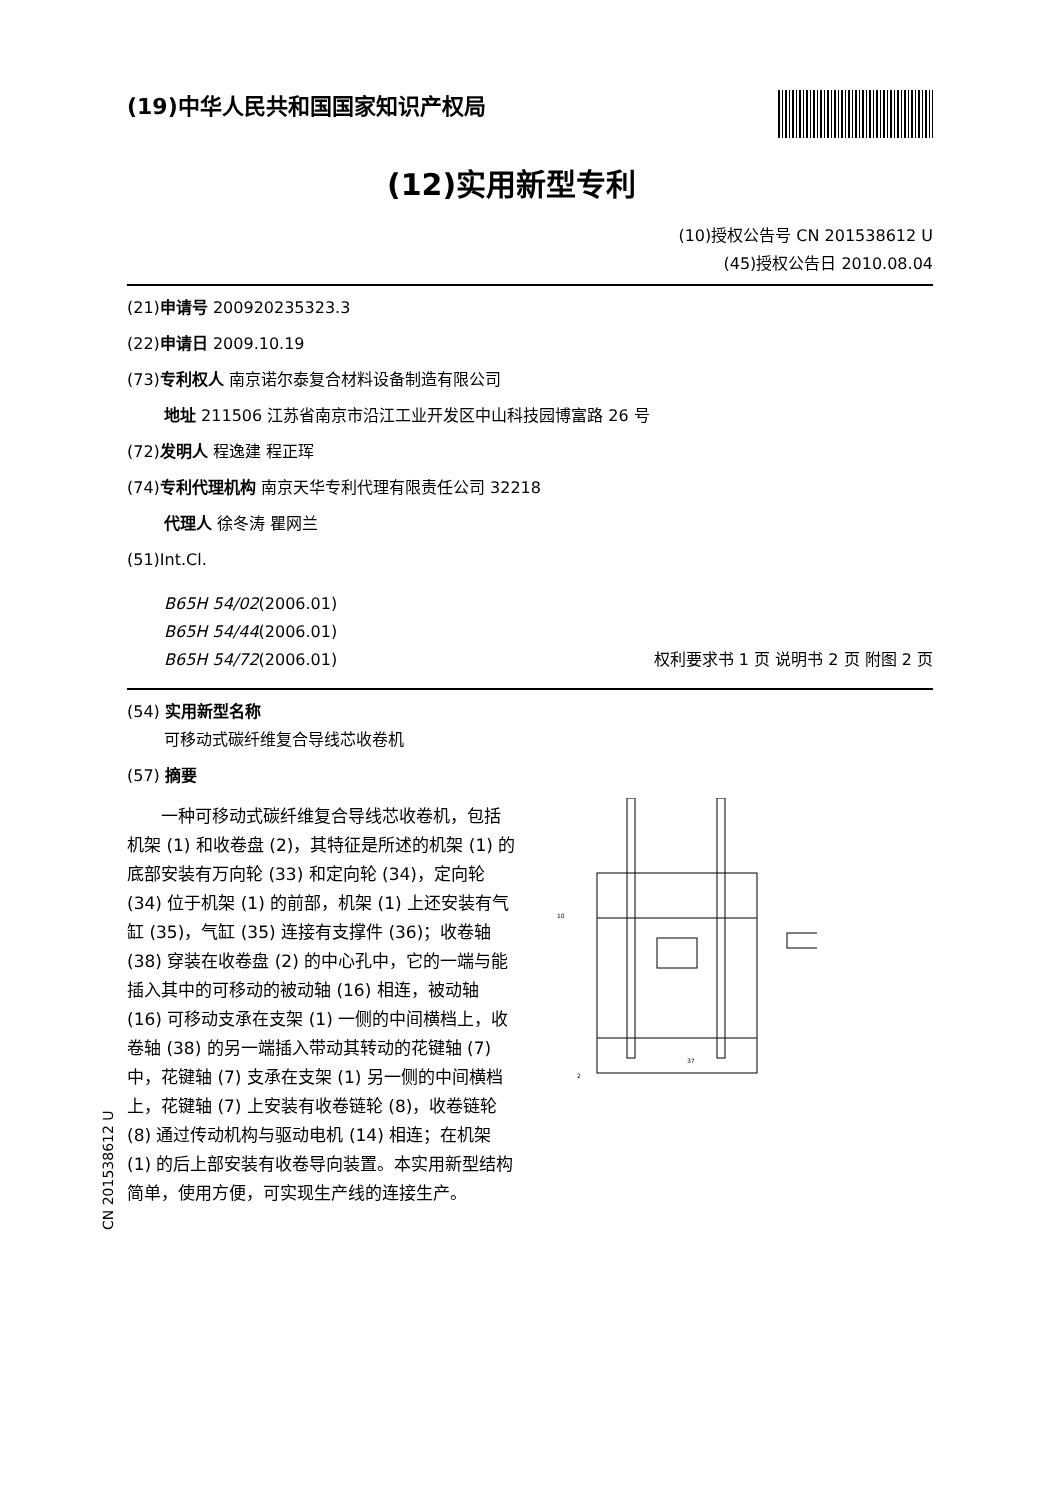(19)中华人民共和国国家知识产权局
(12)实用新型专利
(10)授权公告号 CN 201538612 U
(45)授权公告日 2010.08.04
(21)申请号 200920235323.3
(22)申请日 2009.10.19
(73)专利权人 南京诺尔泰复合材料设备制造有限公司
地址 211506 江苏省南京市沿江工业开发区中山科技园博富路 26 号
(72)发明人 程逸建 程正珲
(74)专利代理机构 南京天华专利代理有限责任公司 32218
代理人 徐冬涛 瞿网兰
(51)Int.Cl.
B65H 54/02(2006.01)
B65H 54/44(2006.01)
B65H 54/72(2006.01)
权利要求书 1 页 说明书 2 页 附图 2 页
(54) 实用新型名称
可移动式碳纤维复合导线芯收卷机
(57) 摘要
一种可移动式碳纤维复合导线芯收卷机，包括机架 (1) 和收卷盘 (2)，其特征是所述的机架 (1) 的底部安装有万向轮 (33) 和定向轮 (34)，定向轮 (34) 位于机架 (1) 的前部，机架 (1) 上还安装有气缸 (35)，气缸 (35) 连接有支撑件 (36)；收卷轴 (38) 穿装在收卷盘 (2) 的中心孔中，它的一端与能插入其中的可移动的被动轴 (16) 相连，被动轴 (16) 可移动支承在支架 (1) 一侧的中间横档上，收卷轴 (38) 的另一端插入带动其转动的花键轴 (7) 中，花键轴 (7) 支承在支架 (1) 另一侧的中间横档上，花键轴 (7) 上安装有收卷链轮 (8)，收卷链轮 (8) 通过传动机构与驱动电机 (14) 相连；在机架 (1) 的后上部安装有收卷导向装置。本实用新型结构简单，使用方便，可实现生产线的连接生产。
10
2
37
CN 201538612 U